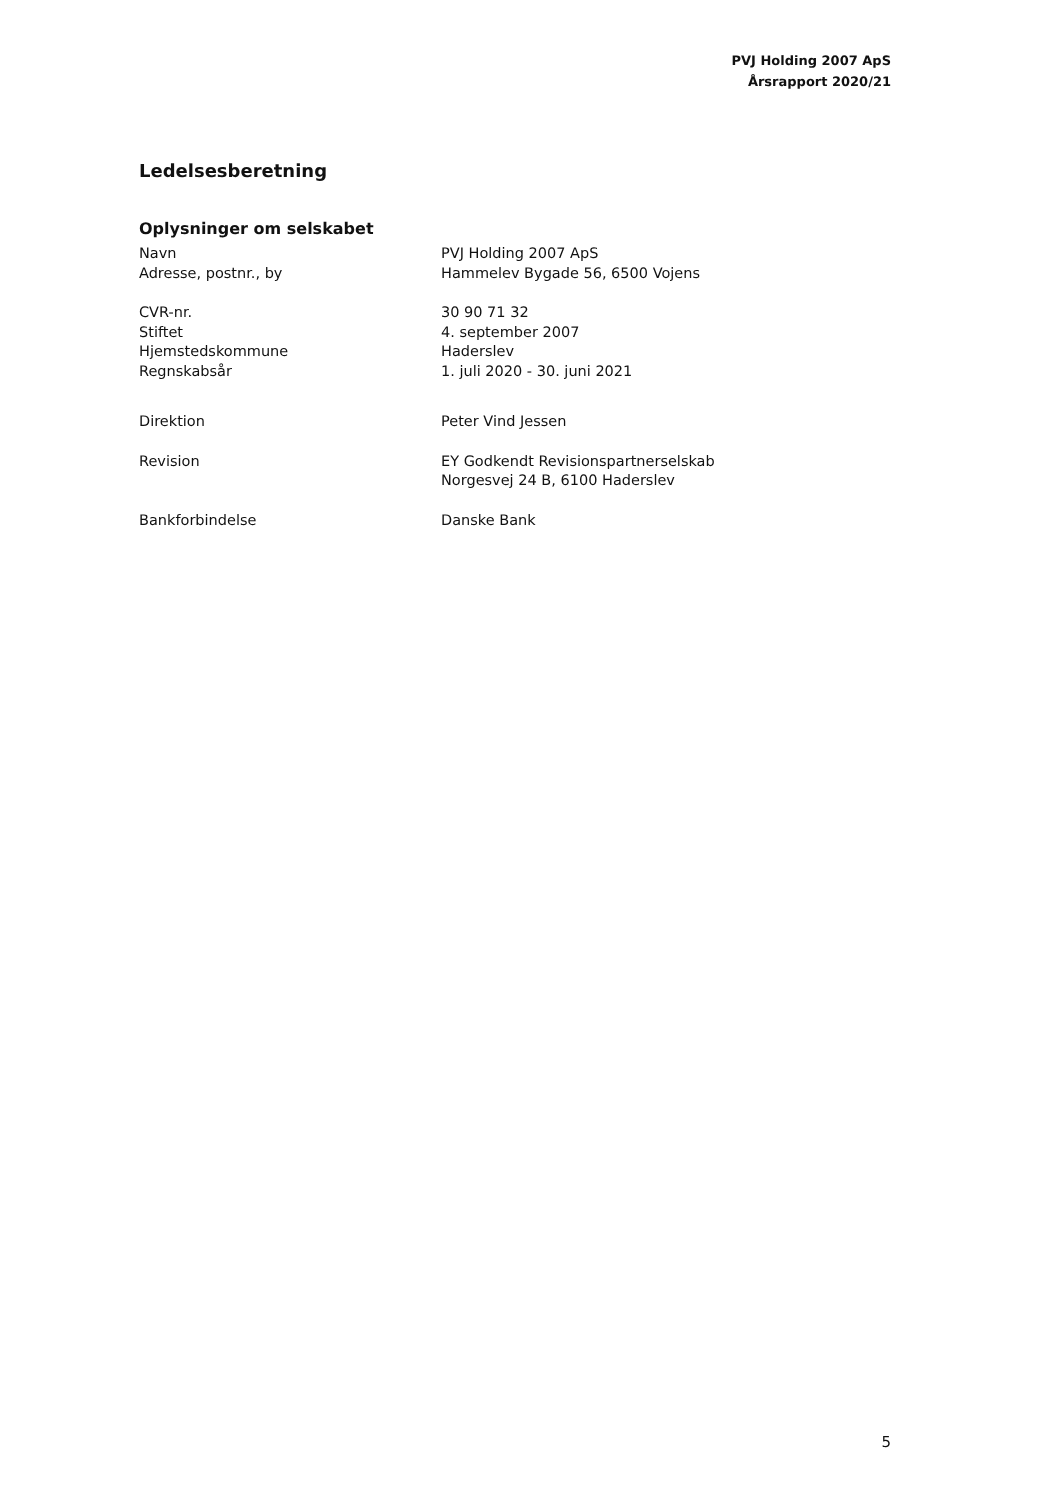PVJ Holding 2007 ApS
Årsrapport 2020/21
Ledelsesberetning
Oplysninger om selskabet
| Navn | PVJ Holding 2007 ApS |
| Adresse, postnr., by | Hammelev Bygade 56, 6500 Vojens |
| CVR-nr. | 30 90 71 32 |
| Stiftet | 4. september 2007 |
| Hjemstedskommune | Haderslev |
| Regnskabsår | 1. juli 2020 - 30. juni 2021 |
| Direktion | Peter Vind Jessen |
| Revision | EY Godkendt Revisionspartnerselskab Norgesvej 24 B, 6100 Haderslev |
| Bankforbindelse | Danske Bank |
5